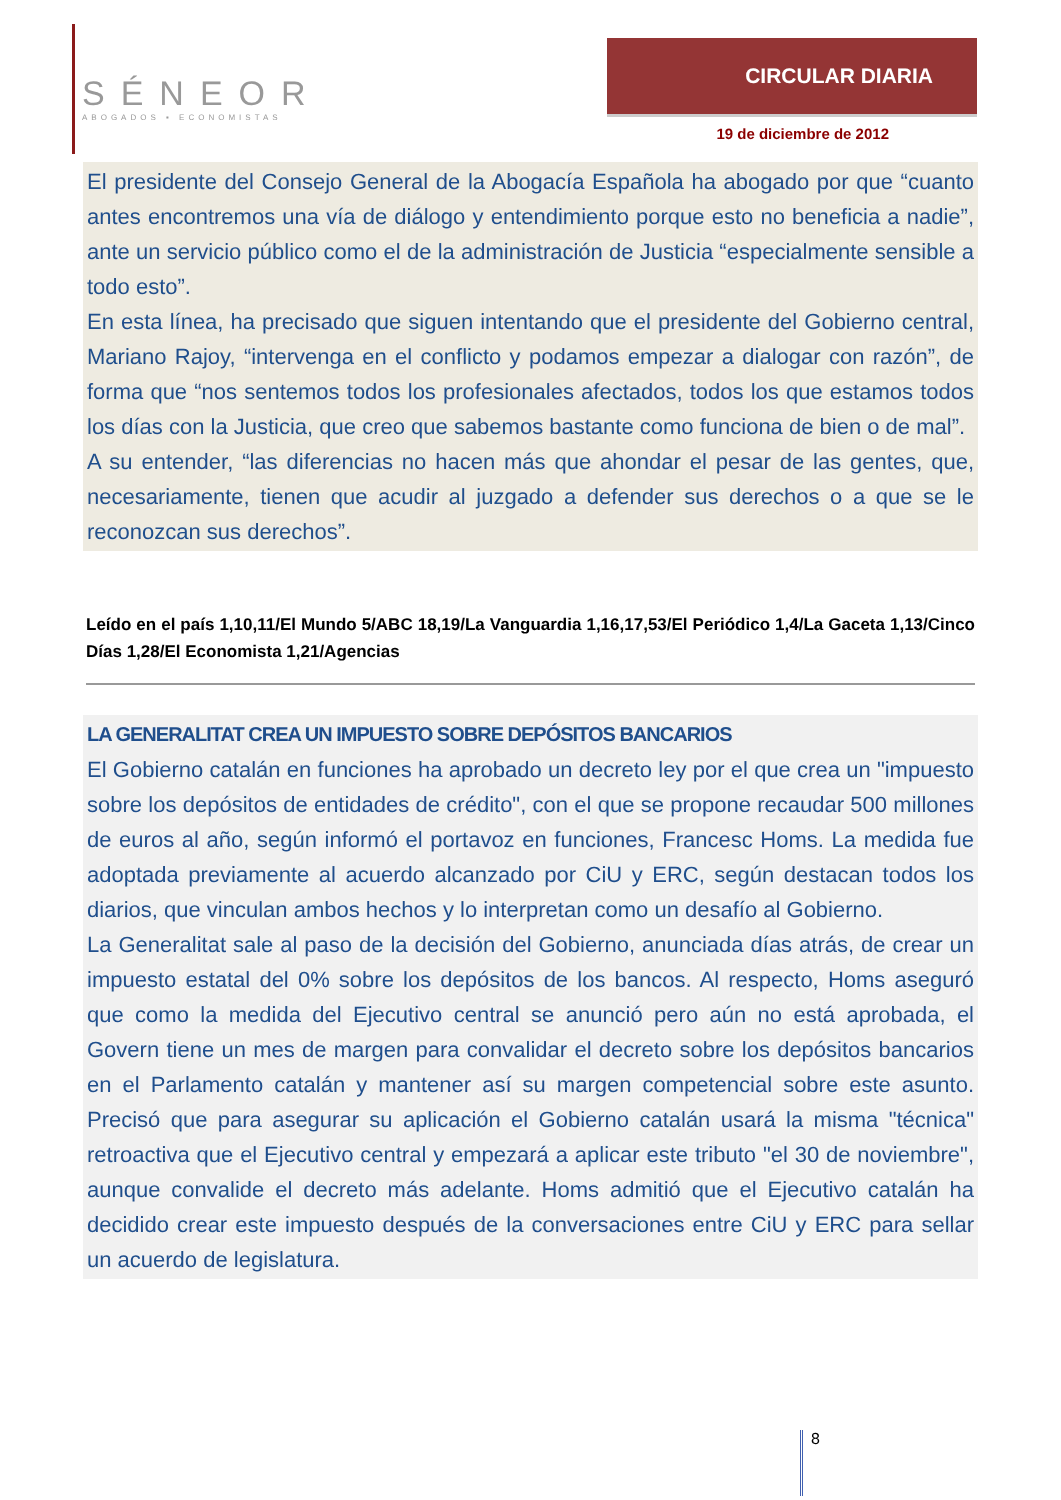SÉNEOR
ABOGADOS ▪ ECONOMISTAS
CIRCULAR DIARIA
19 de diciembre de 2012
El presidente del Consejo General de la Abogacía Española ha abogado por que “cuanto antes encontremos una vía de diálogo y entendimiento porque esto no beneficia a nadie”, ante un servicio público como el de la administración de Justicia “especialmente sensible a todo esto”.
En esta línea, ha precisado que siguen intentando que el presidente del Gobierno central, Mariano Rajoy, “intervenga en el conflicto y podamos empezar a dialogar con razón”, de forma que “nos sentemos todos los profesionales afectados, todos los que estamos todos los días con la Justicia, que creo que sabemos bastante como funciona de bien o de mal”.
A su entender, “las diferencias no hacen más que ahondar el pesar de las gentes, que, necesariamente, tienen que acudir al juzgado a defender sus derechos o a que se le reconozcan sus derechos”.
Leído en el país 1,10,11/El Mundo 5/ABC 18,19/La Vanguardia 1,16,17,53/El Periódico 1,4/La Gaceta 1,13/Cinco Días 1,28/El Economista 1,21/Agencias
LA GENERALITAT CREA UN IMPUESTO SOBRE DEPÓSITOS BANCARIOS
El Gobierno catalán en funciones ha aprobado un decreto ley por el que crea un "impuesto sobre los depósitos de entidades de crédito", con el que se propone recaudar 500 millones de euros al año, según informó el portavoz en funciones, Francesc Homs. La medida fue adoptada previamente al acuerdo alcanzado por CiU y ERC, según destacan todos los diarios, que vinculan ambos hechos y lo interpretan como un desafío al Gobierno.
La Generalitat sale al paso de la decisión del Gobierno, anunciada días atrás, de crear un impuesto estatal del 0% sobre los depósitos de los bancos. Al respecto, Homs aseguró que como la medida del Ejecutivo central se anunció pero aún no está aprobada, el Govern tiene un mes de margen para convalidar el decreto sobre los depósitos bancarios en el Parlamento catalán y mantener así su margen competencial sobre este asunto. Precisó que para asegurar su aplicación el Gobierno catalán usará la misma "técnica" retroactiva que el Ejecutivo central y empezará a aplicar este tributo "el 30 de noviembre", aunque convalide el decreto más adelante. Homs admitió que el Ejecutivo catalán ha decidido crear este impuesto después de la conversaciones entre CiU y ERC para sellar un acuerdo de legislatura.
8